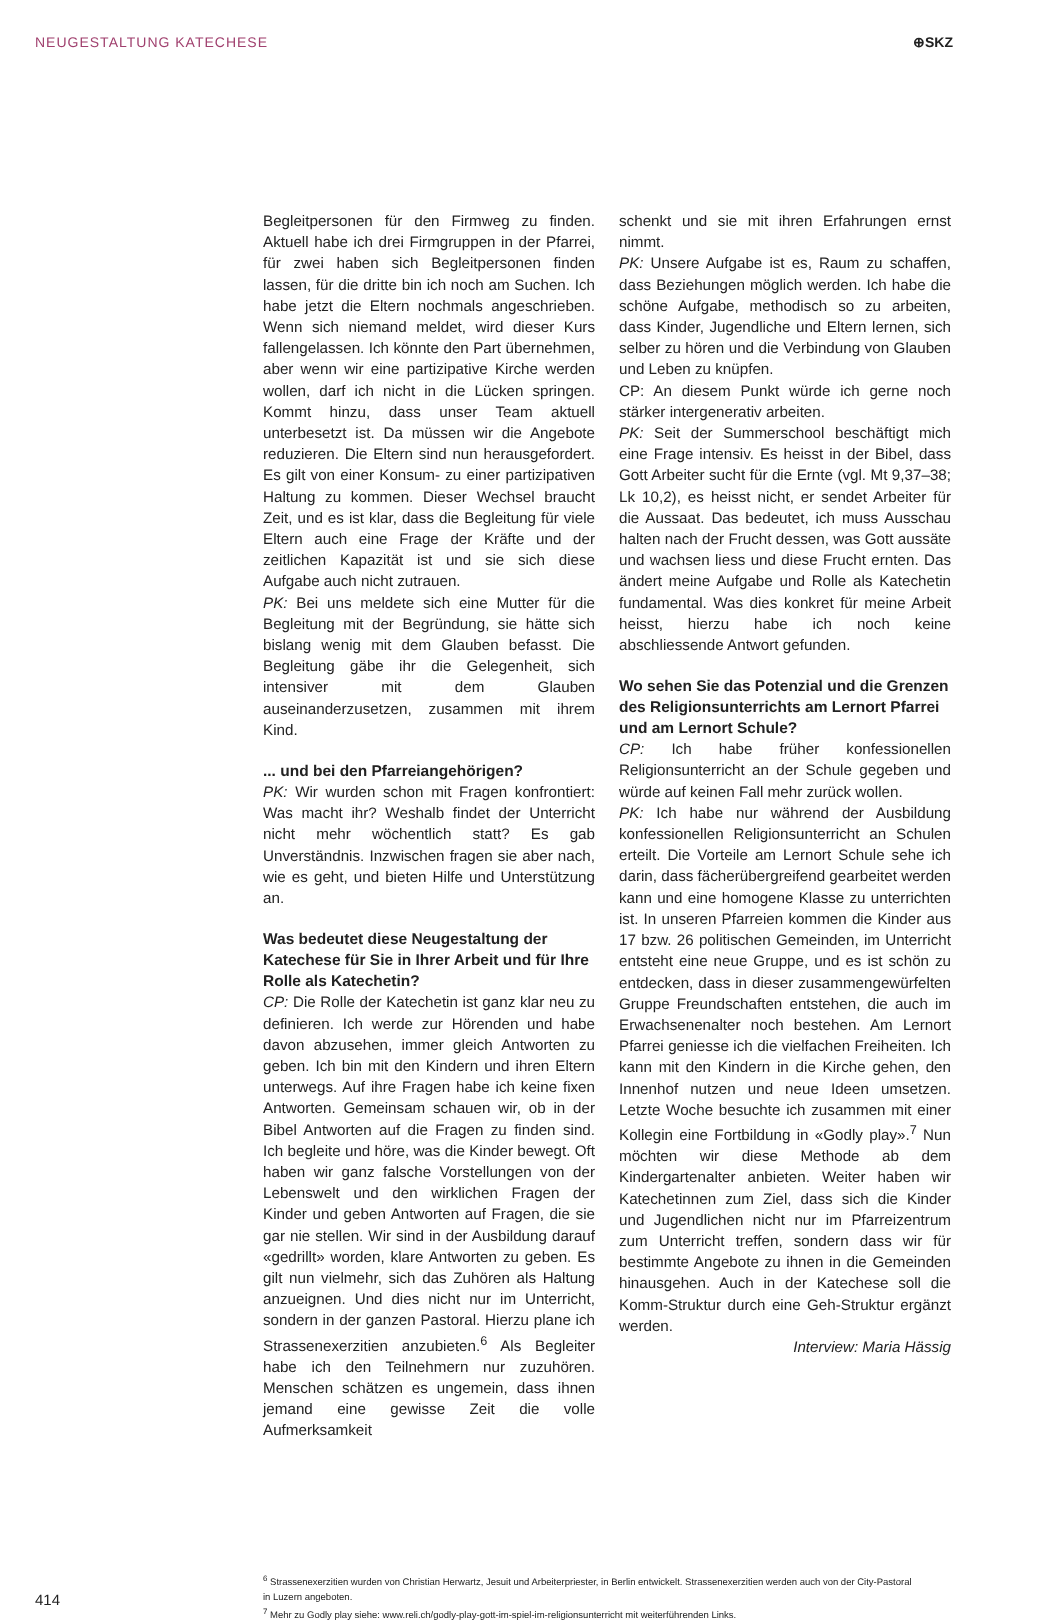NEUGESTALTUNG KATECHESE ⊕SKZ
Begleitpersonen für den Firmweg zu finden. Aktuell habe ich drei Firmgruppen in der Pfarrei, für zwei haben sich Begleitpersonen finden lassen, für die dritte bin ich noch am Suchen. Ich habe jetzt die Eltern nochmals angeschrieben. Wenn sich niemand meldet, wird dieser Kurs fallengelassen. Ich könnte den Part übernehmen, aber wenn wir eine partizipative Kirche werden wollen, darf ich nicht in die Lücken springen. Kommt hinzu, dass unser Team aktuell unterbesetzt ist. Da müssen wir die Angebote reduzieren. Die Eltern sind nun herausgefordert. Es gilt von einer Konsum- zu einer partizipativen Haltung zu kommen. Dieser Wechsel braucht Zeit, und es ist klar, dass die Begleitung für viele Eltern auch eine Frage der Kräfte und der zeitlichen Kapazität ist und sie sich diese Aufgabe auch nicht zutrauen.
PK: Bei uns meldete sich eine Mutter für die Begleitung mit der Begründung, sie hätte sich bislang wenig mit dem Glauben befasst. Die Begleitung gäbe ihr die Gelegenheit, sich intensiver mit dem Glauben auseinanderzusetzen, zusammen mit ihrem Kind.
... und bei den Pfarreiangehörigen?
PK: Wir wurden schon mit Fragen konfrontiert: Was macht ihr? Weshalb findet der Unterricht nicht mehr wöchentlich statt? Es gab Unverständnis. Inzwischen fragen sie aber nach, wie es geht, und bieten Hilfe und Unterstützung an.
Was bedeutet diese Neugestaltung der Katechese für Sie in Ihrer Arbeit und für Ihre Rolle als Katechetin?
CP: Die Rolle der Katechetin ist ganz klar neu zu definieren. Ich werde zur Hörenden und habe davon abzusehen, immer gleich Antworten zu geben. Ich bin mit den Kindern und ihren Eltern unterwegs. Auf ihre Fragen habe ich keine fixen Antworten. Gemeinsam schauen wir, ob in der Bibel Antworten auf die Fragen zu finden sind. Ich begleite und höre, was die Kinder bewegt. Oft haben wir ganz falsche Vorstellungen von der Lebenswelt und den wirklichen Fragen der Kinder und geben Antworten auf Fragen, die sie gar nie stellen. Wir sind in der Ausbildung darauf «gedrillt» worden, klare Antworten zu geben. Es gilt nun vielmehr, sich das Zuhören als Haltung anzueignen. Und dies nicht nur im Unterricht, sondern in der ganzen Pastoral. Hierzu plane ich Strassenexerzitien anzubieten.<sup>6</sup> Als Begleiter habe ich den Teilnehmern nur zuzuhören. Menschen schätzen es ungemein, dass ihnen jemand eine gewisse Zeit die volle Aufmerksamkeit
schenkt und sie mit ihren Erfahrungen ernst nimmt.
PK: Unsere Aufgabe ist es, Raum zu schaffen, dass Beziehungen möglich werden. Ich habe die schöne Aufgabe, methodisch so zu arbeiten, dass Kinder, Jugendliche und Eltern lernen, sich selber zu hören und die Verbindung von Glauben und Leben zu knüpfen.
CP: An diesem Punkt würde ich gerne noch stärker intergenerativ arbeiten.
PK: Seit der Summerschool beschäftigt mich eine Frage intensiv. Es heisst in der Bibel, dass Gott Arbeiter sucht für die Ernte (vgl. Mt 9,37–38; Lk 10,2), es heisst nicht, er sendet Arbeiter für die Aussaat. Das bedeutet, ich muss Ausschau halten nach der Frucht dessen, was Gott aussäte und wachsen liess und diese Frucht ernten. Das ändert meine Aufgabe und Rolle als Katechetin fundamental. Was dies konkret für meine Arbeit heisst, hierzu habe ich noch keine abschliessende Antwort gefunden.
Wo sehen Sie das Potenzial und die Grenzen des Religionsunterrichts am Lernort Pfarrei und am Lernort Schule?
CP: Ich habe früher konfessionellen Religionsunterricht an der Schule gegeben und würde auf keinen Fall mehr zurück wollen.
PK: Ich habe nur während der Ausbildung konfessionellen Religionsunterricht an Schulen erteilt. Die Vorteile am Lernort Schule sehe ich darin, dass fächerübergreifend gearbeitet werden kann und eine homogene Klasse zu unterrichten ist. In unseren Pfarreien kommen die Kinder aus 17 bzw. 26 politischen Gemeinden, im Unterricht entsteht eine neue Gruppe, und es ist schön zu entdecken, dass in dieser zusammengewürfelten Gruppe Freundschaften entstehen, die auch im Erwachsenenalter noch bestehen. Am Lernort Pfarrei geniesse ich die vielfachen Freiheiten. Ich kann mit den Kindern in die Kirche gehen, den Innenhof nutzen und neue Ideen umsetzen. Letzte Woche besuchte ich zusammen mit einer Kollegin eine Fortbildung in «Godly play».<sup>7</sup> Nun möchten wir diese Methode ab dem Kindergartenalter anbieten. Weiter haben wir Katechetinnen zum Ziel, dass sich die Kinder und Jugendlichen nicht nur im Pfarreizentrum zum Unterricht treffen, sondern dass wir für bestimmte Angebote zu ihnen in die Gemeinden hinausgehen. Auch in der Katechese soll die Komm-Struktur durch eine Geh-Struktur ergänzt werden.
Interview: Maria Hässig
414
<sup>6</sup> Strassenexerzitien wurden von Christian Herwartz, Jesuit und Arbeiterpriester, in Berlin entwickelt. Strassenexerzitien werden auch von der City-Pastoral in Luzern angeboten.
<sup>7</sup> Mehr zu Godly play siehe: www.reli.ch/godly-play-gott-im-spiel-im-religionsunterricht mit weiterführenden Links.